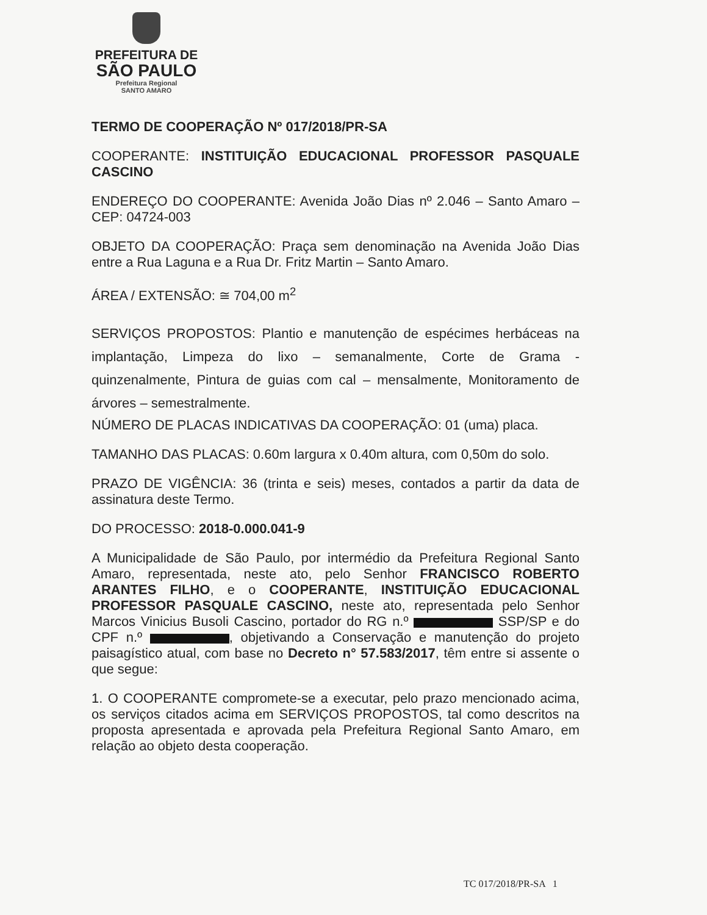PREFEITURA DE
SÃO PAULO
Prefeitura Regional
SANTO AMARO
TERMO DE COOPERAÇÃO Nº 017/2018/PR-SA
COOPERANTE: INSTITUIÇÃO EDUCACIONAL PROFESSOR PASQUALE CASCINO
ENDEREÇO DO COOPERANTE: Avenida João Dias nº 2.046 – Santo Amaro – CEP: 04724-003
OBJETO DA COOPERAÇÃO: Praça sem denominação na Avenida João Dias entre a Rua Laguna e a Rua Dr. Fritz Martin – Santo Amaro.
ÁREA / EXTENSÃO: ≅ 704,00 m<sup>2</sup>
SERVIÇOS PROPOSTOS: Plantio e manutenção de espécimes herbáceas na implantação, Limpeza do lixo – semanalmente, Corte de Grama - quinzenalmente, Pintura de guias com cal – mensalmente, Monitoramento de árvores – semestralmente.
NÚMERO DE PLACAS INDICATIVAS DA COOPERAÇÃO: 01 (uma) placa.
TAMANHO DAS PLACAS: 0.60m largura x 0.40m altura, com 0,50m do solo.
PRAZO DE VIGÊNCIA: 36 (trinta e seis) meses, contados a partir da data de assinatura deste Termo.
DO PROCESSO: 2018-0.000.041-9
A Municipalidade de São Paulo, por intermédio da Prefeitura Regional Santo Amaro, representada, neste ato, pelo Senhor FRANCISCO ROBERTO ARANTES FILHO, e o COOPERANTE, INSTITUIÇÃO EDUCACIONAL PROFESSOR PASQUALE CASCINO, neste ato, representada pelo Senhor Marcos Vinicius Busoli Cascino, portador do RG n.º SSP/SP e do CPF n.º , objetivando a Conservação e manutenção do projeto paisagístico atual, com base no Decreto n° 57.583/2017, têm entre si assente o que segue:
1. O COOPERANTE compromete-se a executar, pelo prazo mencionado acima, os serviços citados acima em SERVIÇOS PROPOSTOS, tal como descritos na proposta apresentada e aprovada pela Prefeitura Regional Santo Amaro, em relação ao objeto desta cooperação.
TC 017/2018/PR-SA 1